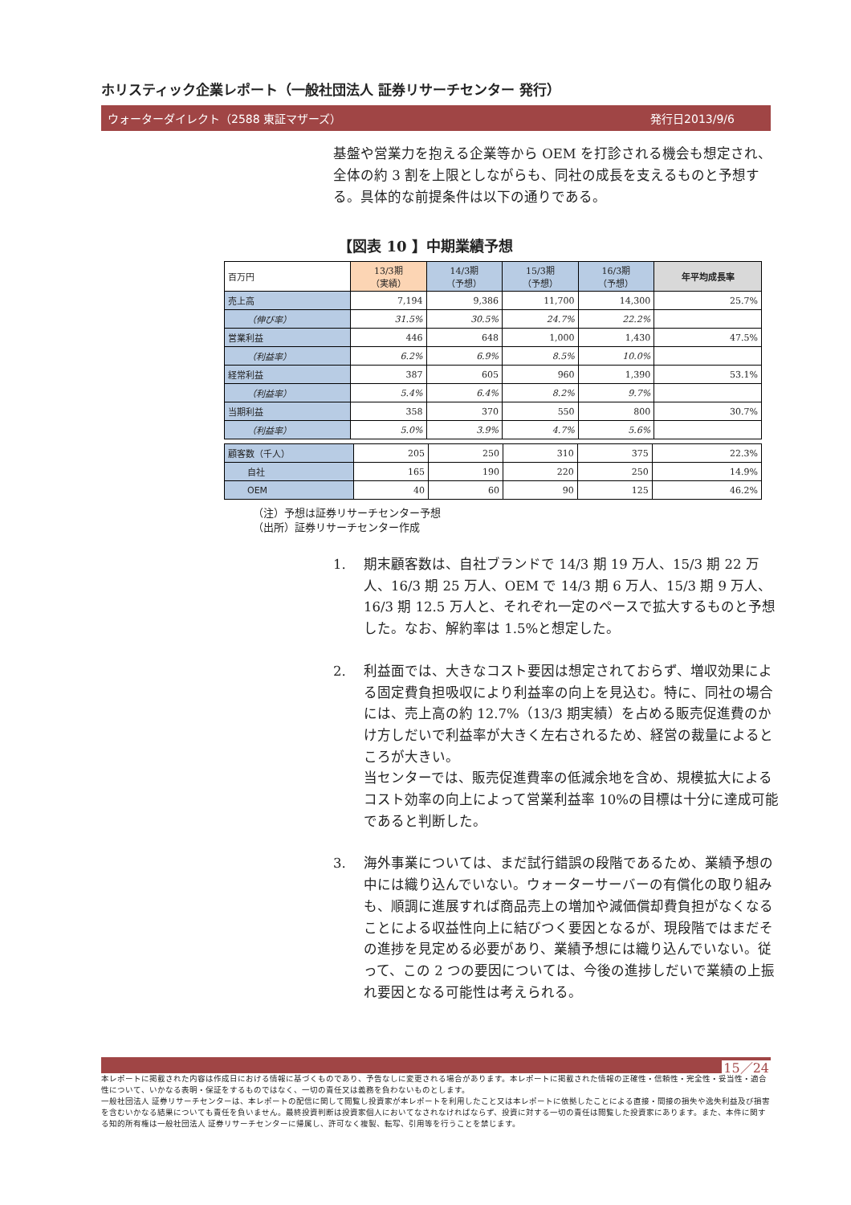ホリスティック企業レポート（一般社団法人 証券リサーチセンター 発行）
ウォーターダイレクト（2588 東証マザーズ） 発行日2013/9/6
基盤や営業力を抱える企業等から OEM を打診される機会も想定され、全体の約 3 割を上限としながらも、同社の成長を支えるものと予想する。具体的な前提条件は以下の通りである。
【図表 10 】中期業績予想
| 百万円 | 13/3期 （実績） | 14/3期 （予想） | 15/3期 （予想） | 16/3期 （予想） | 年平均成長率 |
| --- | --- | --- | --- | --- | --- |
| 売上高 | 7,194 | 9,386 | 11,700 | 14,300 | 25.7% |
| （伸び率） | 31.5% | 30.5% | 24.7% | 22.2% | |
| 営業利益 | 446 | 648 | 1,000 | 1,430 | 47.5% |
| （利益率） | 6.2% | 6.9% | 8.5% | 10.0% | |
| 経常利益 | 387 | 605 | 960 | 1,390 | 53.1% |
| （利益率） | 5.4% | 6.4% | 8.2% | 9.7% | |
| 当期利益 | 358 | 370 | 550 | 800 | 30.7% |
| （利益率） | 5.0% | 3.9% | 4.7% | 5.6% | |
| 顧客数（千人） | 205 | 250 | 310 | 375 | 22.3% |
| 自社 | 165 | 190 | 220 | 250 | 14.9% |
| OEM | 40 | 60 | 90 | 125 | 46.2% |
（注）予想は証券リサーチセンター予想
（出所）証券リサーチセンター作成
1. 期末顧客数は、自社ブランドで 14/3 期 19 万人、15/3 期 22 万人、16/3 期 25 万人、OEM で 14/3 期 6 万人、15/3 期 9 万人、16/3 期 12.5 万人と、それぞれ一定のペースで拡大するものと予想した。なお、解約率は 1.5%と想定した。
2. 利益面では、大きなコスト要因は想定されておらず、増収効果による固定費負担吸収により利益率の向上を見込む。特に、同社の場合には、売上高の約 12.7%（13/3 期実績）を占める販売促進費のかけ方しだいで利益率が大きく左右されるため、経営の裁量によるところが大きい。
当センターでは、販売促進費率の低減余地を含め、規模拡大によるコスト効率の向上によって営業利益率 10%の目標は十分に達成可能であると判断した。
3. 海外事業については、まだ試行錯誤の段階であるため、業績予想の中には織り込んでいない。ウォーターサーバーの有償化の取り組みも、順調に進展すれば商品売上の増加や減価償却費負担がなくなることによる収益性向上に結びつく要因となるが、現段階ではまだその進捗を見定める必要があり、業績予想には織り込んでいない。従って、この 2 つの要因については、今後の進捗しだいで業績の上振れ要因となる可能性は考えられる。
15／24
本レポートに掲載された内容は作成日における情報に基づくものであり、予告なしに変更される場合があります。本レポートに掲載された情報の正確性・信頼性・完全性・妥当性・適合性について、いかなる表明・保証をするものではなく、一切の責任又は義務を負わないものとします。
一般社団法人 証券リサーチセンターは、本レポートの配信に関して閲覧し投資家が本レポートを利用したこと又は本レポートに依拠したことによる直接・間接の損失や逸失利益及び損害を含むいかなる結果についても責任を負いません。最終投資判断は投資家個人においてなされなければならず、投資に対する一切の責任は閲覧した投資家にあります。また、本件に関する知的所有権は一般社団法人 証券リサーチセンターに帰属し、許可なく複製、転写、引用等を行うことを禁じます。